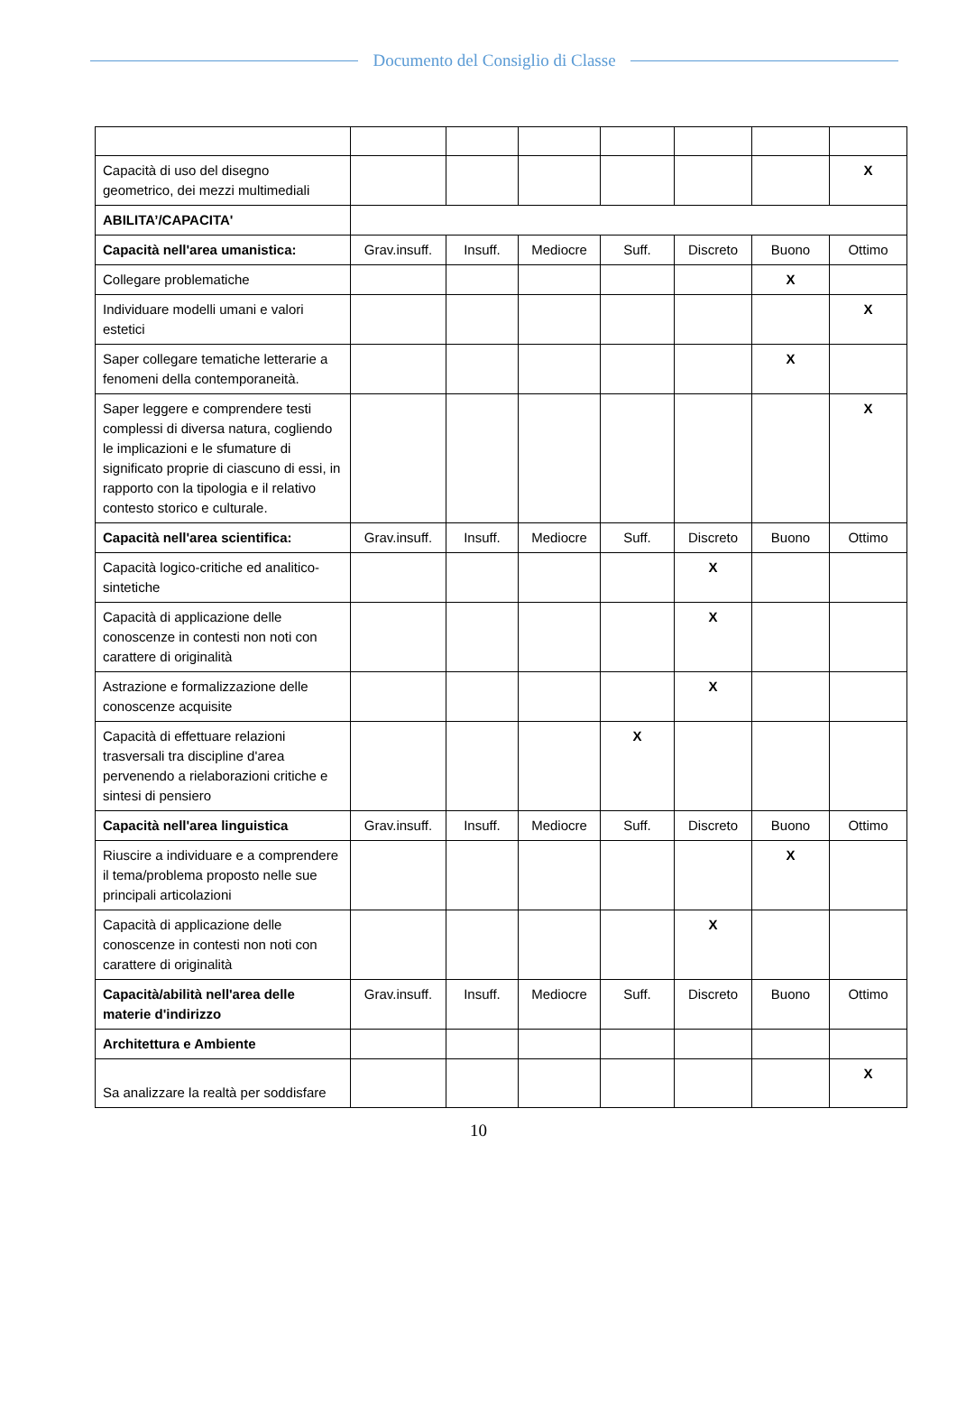Documento del Consiglio di Classe
| Capacità di uso del disegno geometrico, dei mezzi multimediali | | | | | | | X |
| ABILITA’/CAPACITA' | | | | | | | |
| Capacità nell'area umanistica: | Grav.insuff. | Insuff. | Mediocre | Suff. | Discreto | Buono | Ottimo |
| Collegare problematiche | | | | | | X | |
| Individuare modelli umani e valori estetici | | | | | | | X |
| Saper collegare tematiche letterarie a fenomeni della contemporaneità. | | | | | | X | |
| Saper leggere e comprendere testi complessi di diversa natura, cogliendo le implicazioni e le sfumature di significato proprie di ciascuno di essi, in rapporto con la tipologia e il relativo contesto storico e culturale. | | | | | | | X |
| Capacità nell'area scientifica: | Grav.insuff. | Insuff. | Mediocre | Suff. | Discreto | Buono | Ottimo |
| Capacità logico-critiche ed analitico-sintetiche | | | | | X | | |
| Capacità di applicazione delle conoscenze in contesti non noti con carattere di originalità | | | | | X | | |
| Astrazione e formalizzazione delle conoscenze acquisite | | | | | X | | |
| Capacità di effettuare relazioni trasversali tra discipline d'area pervenendo a rielaborazioni critiche e sintesi di pensiero | | | | X | | | |
| Capacità nell'area linguistica | Grav.insuff. | Insuff. | Mediocre | Suff. | Discreto | Buono | Ottimo |
| Riuscire a individuare e a comprendere il tema/problema proposto nelle sue principali articolazioni | | | | | | X | |
| Capacità di applicazione delle conoscenze in contesti non noti con carattere di originalità | | | | | X | | |
| Capacità/abilità nell'area delle materie d'indirizzo | Grav.insuff. | Insuff. | Mediocre | Suff. | Discreto | Buono | Ottimo |
| Architettura e Ambiente | | | | | | | |
| Sa analizzare la realtà per soddisfare | | | | | | | X |
10